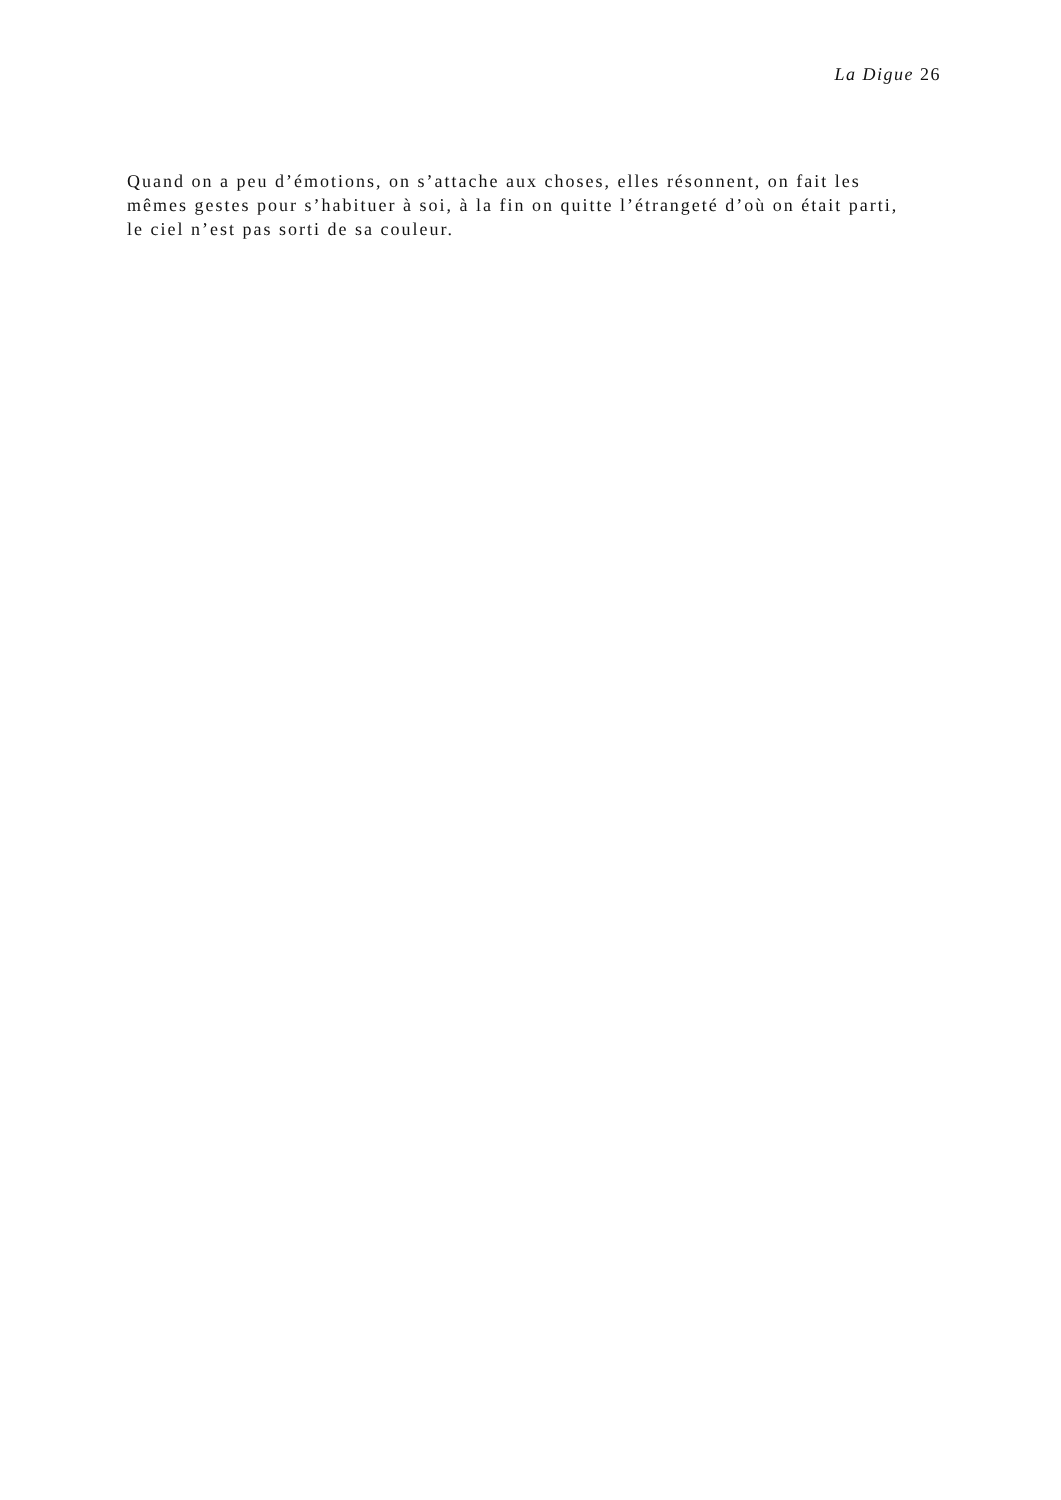La Digue 26
Quand on a peu d’émotions, on s’attache aux choses, elles résonnent, on fait les mêmes gestes pour s’habituer à soi, à la fin on quitte l’étrangeté d’où on était parti, le ciel n’est pas sorti de sa couleur.